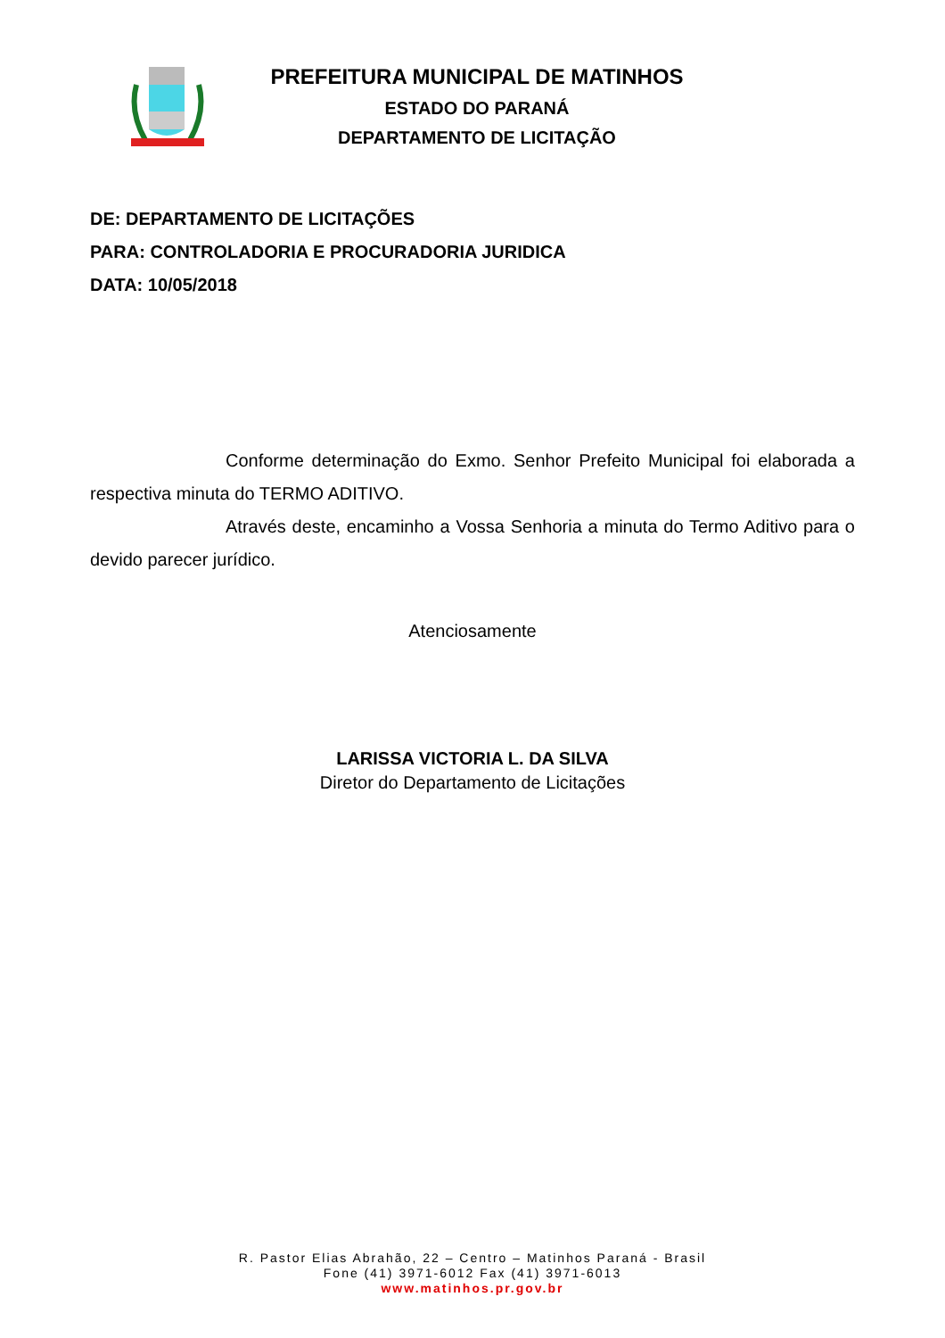PREFEITURA MUNICIPAL DE MATINHOS
ESTADO DO PARANÁ
DEPARTAMENTO DE LICITAÇÃO
DE: DEPARTAMENTO DE LICITAÇÕES
PARA: CONTROLADORIA E PROCURADORIA JURIDICA
DATA: 10/05/2018
Conforme determinação do Exmo. Senhor Prefeito Municipal foi elaborada a respectiva minuta do TERMO ADITIVO.
Através deste, encaminho a Vossa Senhoria a minuta do Termo Aditivo para o devido parecer jurídico.
Atenciosamente
LARISSA VICTORIA L. DA SILVA
Diretor do Departamento de Licitações
R. Pastor Elias Abrahão, 22 – Centro – Matinhos Paraná - Brasil
Fone (41) 3971-6012 Fax (41) 3971-6013
www.matinhos.pr.gov.br